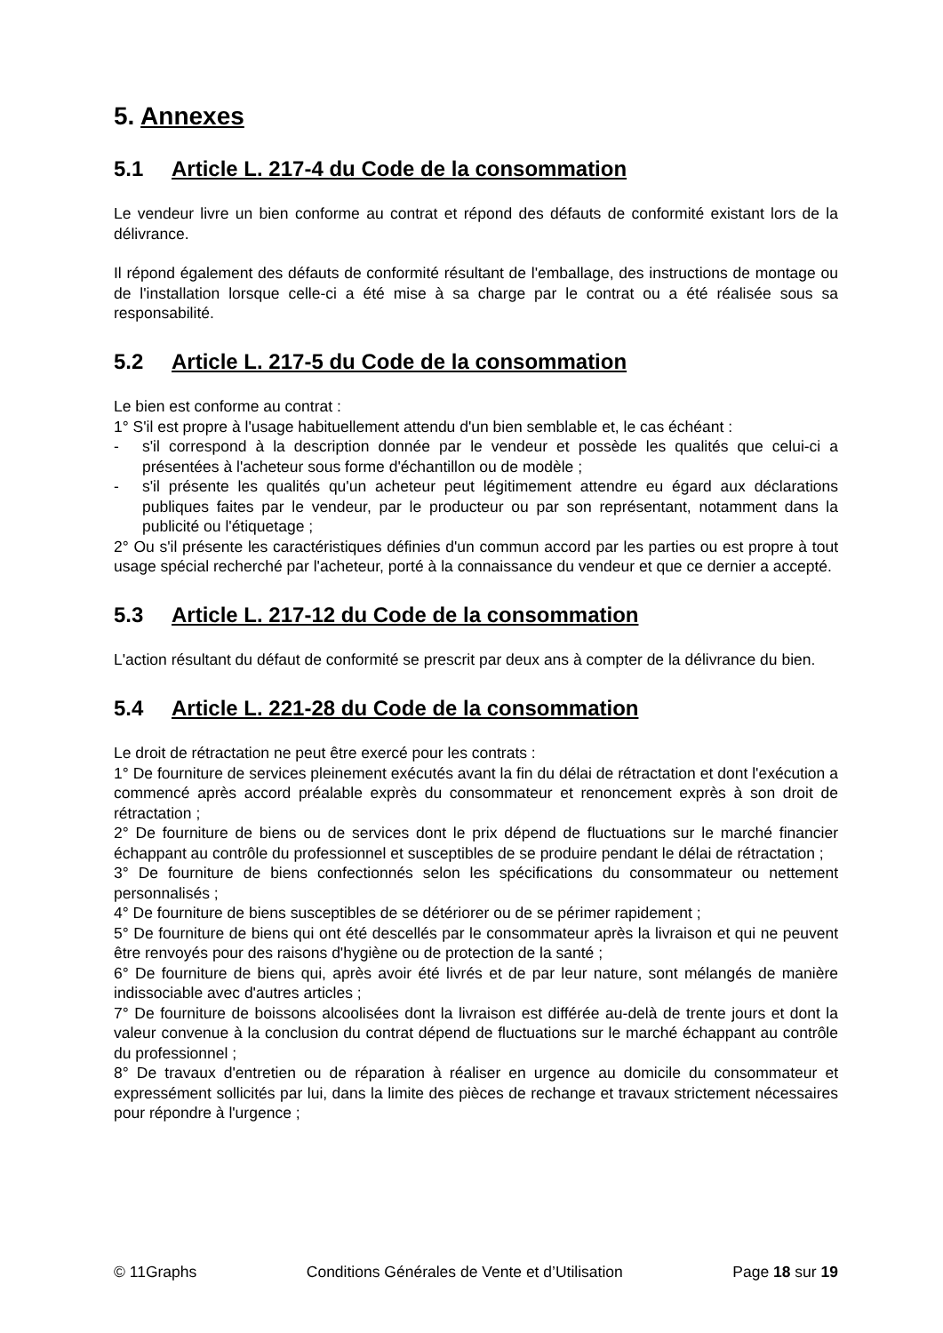5. Annexes
5.1 Article L. 217-4 du Code de la consommation
Le vendeur livre un bien conforme au contrat et répond des défauts de conformité existant lors de la délivrance.
Il répond également des défauts de conformité résultant de l'emballage, des instructions de montage ou de l'installation lorsque celle-ci a été mise à sa charge par le contrat ou a été réalisée sous sa responsabilité.
5.2 Article L. 217-5 du Code de la consommation
Le bien est conforme au contrat :
1° S'il est propre à l'usage habituellement attendu d'un bien semblable et, le cas échéant :
- s'il correspond à la description donnée par le vendeur et possède les qualités que celui-ci a présentées à l'acheteur sous forme d'échantillon ou de modèle ;
- s'il présente les qualités qu'un acheteur peut légitimement attendre eu égard aux déclarations publiques faites par le vendeur, par le producteur ou par son représentant, notamment dans la publicité ou l'étiquetage ;
2° Ou s'il présente les caractéristiques définies d'un commun accord par les parties ou est propre à tout usage spécial recherché par l'acheteur, porté à la connaissance du vendeur et que ce dernier a accepté.
5.3 Article L. 217-12 du Code de la consommation
L'action résultant du défaut de conformité se prescrit par deux ans à compter de la délivrance du bien.
5.4 Article L. 221-28 du Code de la consommation
Le droit de rétractation ne peut être exercé pour les contrats :
1° De fourniture de services pleinement exécutés avant la fin du délai de rétractation et dont l'exécution a commencé après accord préalable exprès du consommateur et renoncement exprès à son droit de rétractation ;
2° De fourniture de biens ou de services dont le prix dépend de fluctuations sur le marché financier échappant au contrôle du professionnel et susceptibles de se produire pendant le délai de rétractation ;
3° De fourniture de biens confectionnés selon les spécifications du consommateur ou nettement personnalisés ;
4° De fourniture de biens susceptibles de se détériorer ou de se périmer rapidement ;
5° De fourniture de biens qui ont été descellés par le consommateur après la livraison et qui ne peuvent être renvoyés pour des raisons d'hygiène ou de protection de la santé ;
6° De fourniture de biens qui, après avoir été livrés et de par leur nature, sont mélangés de manière indissociable avec d'autres articles ;
7° De fourniture de boissons alcoolisées dont la livraison est différée au-delà de trente jours et dont la valeur convenue à la conclusion du contrat dépend de fluctuations sur le marché échappant au contrôle du professionnel ;
8° De travaux d'entretien ou de réparation à réaliser en urgence au domicile du consommateur et expressément sollicités par lui, dans la limite des pièces de rechange et travaux strictement nécessaires pour répondre à l'urgence ;
© 11Graphs Conditions Générales de Vente et d’Utilisation Page 18 sur 19